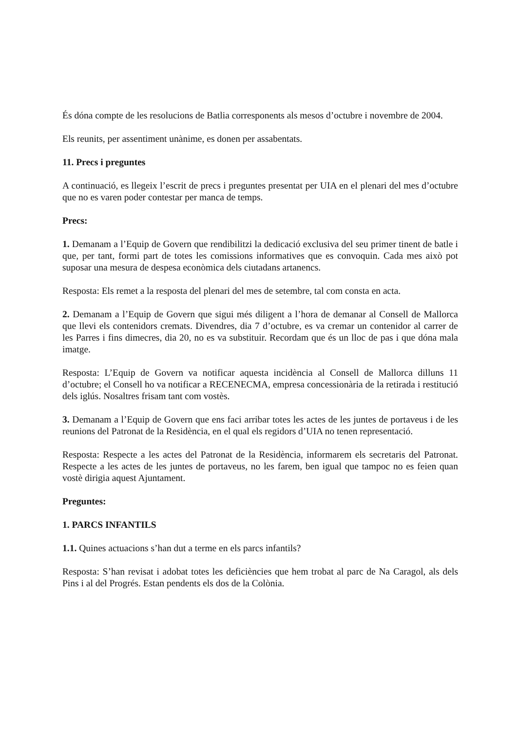És dóna compte de les resolucions de Batlia corresponents als mesos d’octubre i novembre de 2004.
Els reunits, per assentiment unànime, es donen per assabentats.
11. Precs i preguntes
A continuació, es llegeix l’escrit de precs i preguntes presentat per UIA en el plenari del mes d’octubre que no es varen poder contestar per manca de temps.
Precs:
1. Demanam a l’Equip de Govern que rendibilitzi la dedicació exclusiva del seu primer tinent de batle i que, per tant, formi part de totes les comissions informatives que es convoquin. Cada mes això pot suposar una mesura de despesa econòmica dels ciutadans artanencs.
Resposta: Els remet a la resposta del plenari del mes de setembre, tal com consta en acta.
2. Demanam a l’Equip de Govern que sigui més diligent a l’hora de demanar al Consell de Mallorca que llevi els contenidors cremats. Divendres, dia 7 d’octubre, es va cremar un contenidor al carrer de les Parres i fins dimecres, dia 20, no es va substituir. Recordam que és un lloc de pas i que dóna mala imatge.
Resposta: L’Equip de Govern va notificar aquesta incidència al Consell de Mallorca dilluns 11 d’octubre; el Consell ho va notificar a RECENECMA, empresa concessionària de la retirada i restitució dels iglús. Nosaltres frisam tant com vostès.
3. Demanam a l’Equip de Govern que ens faci arribar totes les actes de les juntes de portaveus i de les reunions del Patronat de la Residència, en el qual els regidors d’UIA no tenen representació.
Resposta: Respecte a les actes del Patronat de la Residència, informarem els secretaris del Patronat. Respecte a les actes de les juntes de portaveus, no les farem, ben igual que tampoc no es feien quan vostè dirigia aquest Ajuntament.
Preguntes:
1. PARCS INFANTILS
1.1. Quines actuacions s’han dut a terme en els parcs infantils?
Resposta: S’han revisat i adobat totes les deficiències que hem trobat al parc de Na Caragol, als dels Pins i al del Progrés. Estan pendents els dos de la Colònia.